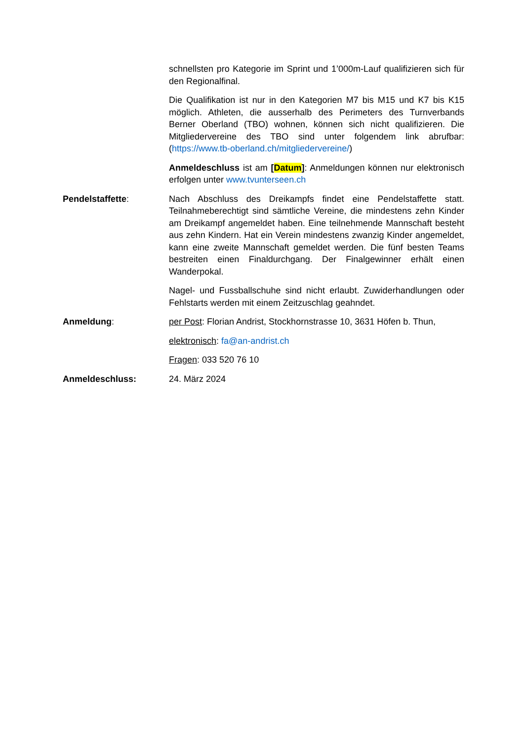schnellsten pro Kategorie im Sprint und 1’000m-Lauf qualifizieren sich für den Regionalfinal.
Die Qualifikation ist nur in den Kategorien M7 bis M15 und K7 bis K15 möglich. Athleten, die ausserhalb des Perimeters des Turnverbands Berner Oberland (TBO) wohnen, können sich nicht qualifizieren. Die Mitgliedervereine des TBO sind unter folgendem link abrufbar: (https://www.tb-oberland.ch/mitgliedervereine/)
Anmeldeschluss ist am [Datum]: Anmeldungen können nur elektronisch erfolgen unter www.tvunterseen.ch
Pendelstaffette: Nach Abschluss des Dreikampfs findet eine Pendelstaffette statt. Teilnahmeberechtigt sind sämtliche Vereine, die mindestens zehn Kinder am Dreikampf angemeldet haben. Eine teilnehmende Mannschaft besteht aus zehn Kindern. Hat ein Verein mindestens zwanzig Kinder angemeldet, kann eine zweite Mannschaft gemeldet werden. Die fünf besten Teams bestreiten einen Finaldurchgang. Der Finalgewinner erhält einen Wanderpokal.
Nagel- und Fussballschuhe sind nicht erlaubt. Zuwiderhandlungen oder Fehlstarts werden mit einem Zeitzuschlag geahndet.
Anmeldung: per Post: Florian Andrist, Stockhornstrasse 10, 3631 Höfen b. Thun,
elektronisch: fa@an-andrist.ch
Fragen: 033 520 76 10
Anmeldeschluss: 24. März 2024